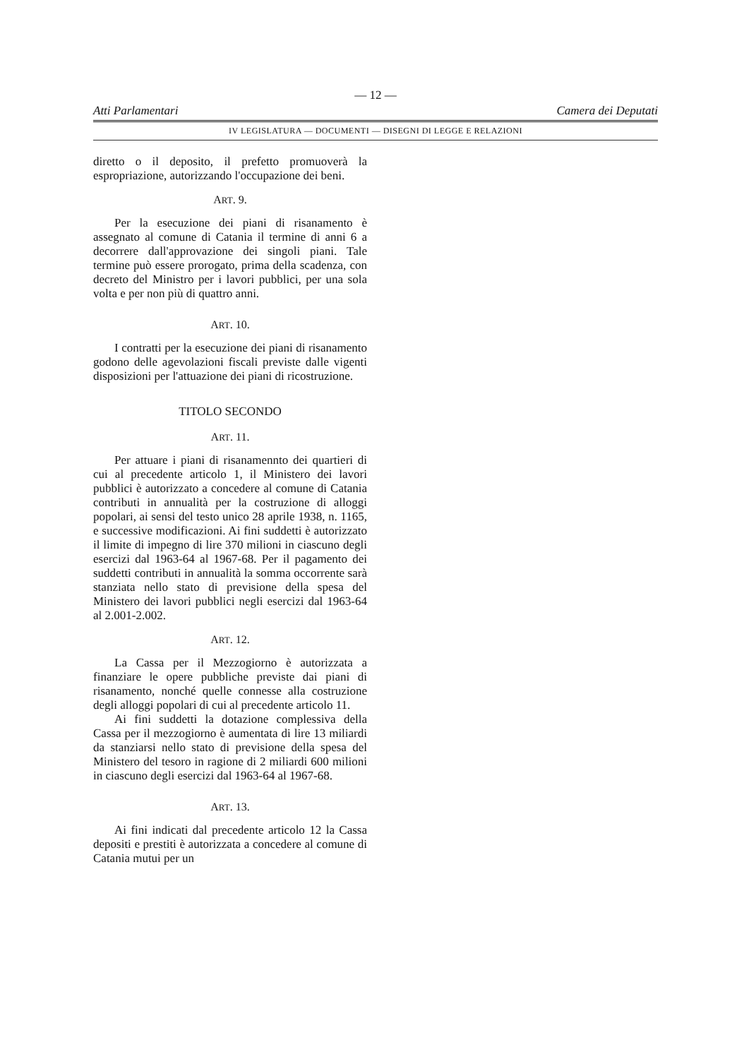— 12 —
Atti Parlamentari Camera dei Deputati
IV LEGISLATURA — DOCUMENTI — DISEGNI DI LEGGE E RELAZIONI
diretto o il deposito, il prefetto promuoverà la espropriazione, autorizzando l'occupazione dei beni.
ART. 9.
Per la esecuzione dei piani di risanamento è assegnato al comune di Catania il termine di anni 6 a decorrere dall'approvazione dei singoli piani. Tale termine può essere prorogato, prima della scadenza, con decreto del Ministro per i lavori pubblici, per una sola volta e per non più di quattro anni.
ART. 10.
I contratti per la esecuzione dei piani di risanamento godono delle agevolazioni fiscali previste dalle vigenti disposizioni per l'attuazione dei piani di ricostruzione.
TITOLO SECONDO
ART. 11.
Per attuare i piani di risanamennto dei quartieri di cui al precedente articolo 1, il Ministero dei lavori pubblici è autorizzato a concedere al comune di Catania contributi in annualità per la costruzione di alloggi popolari, ai sensi del testo unico 28 aprile 1938, n. 1165, e successive modificazioni. Ai fini suddetti è autorizzato il limite di impegno di lire 370 milioni in ciascuno degli esercizi dal 1963-64 al 1967-68. Per il pagamento dei suddetti contributi in annualità la somma occorrente sarà stanziata nello stato di previsione della spesa del Ministero dei lavori pubblici negli esercizi dal 1963-64 al 2.001-2.002.
ART. 12.
La Cassa per il Mezzogiorno è autorizzata a finanziare le opere pubbliche previste dai piani di risanamento, nonché quelle connesse alla costruzione degli alloggi popolari di cui al precedente articolo 11.
Ai fini suddetti la dotazione complessiva della Cassa per il mezzogiorno è aumentata di lire 13 miliardi da stanziarsi nello stato di previsione della spesa del Ministero del tesoro in ragione di 2 miliardi 600 milioni in ciascuno degli esercizi dal 1963-64 al 1967-68.
ART. 13.
Ai fini indicati dal precedente articolo 12 la Cassa depositi e prestiti è autorizzata a concedere al comune di Catania mutui per un